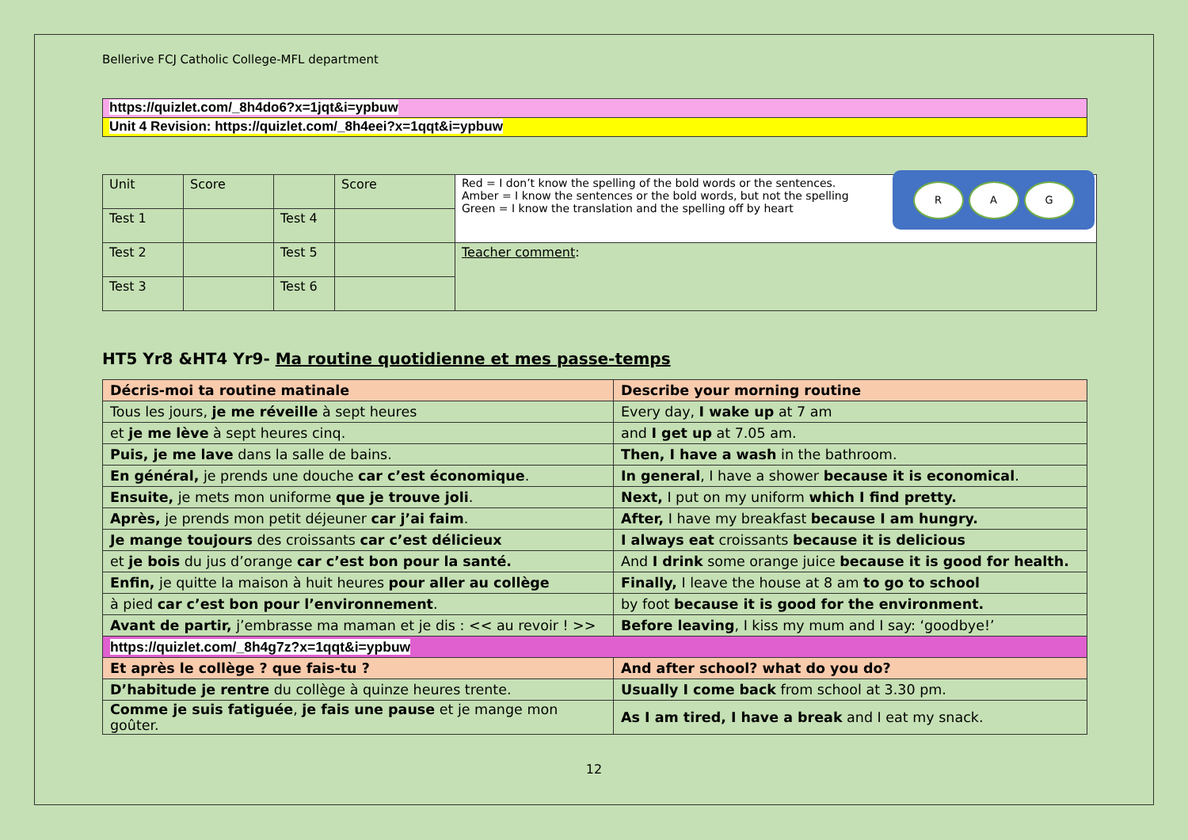Bellerive FCJ Catholic College-MFL department
https://quizlet.com/_8h4do6?x=1jqt&i=ypbuw
Unit 4 Revision: https://quizlet.com/_8h4eei?x=1qqt&i=ypbuw
| Unit | Score | | Score | R A G Red = I don’t know the spelling of the bold words or the sentences. Amber = I know the sentences or the bold words, but not the spelling Green = I know the translation and the spelling off by heart |
| Test 1 | | Test 4 | | |
| Test 2 | | Test 5 | | Teacher comment : |
| Test 3 | | Test 6 | | |
HT5 Yr8 &HT4 Yr9- Ma routine quotidienne et mes passe-temps
| Décris-moi ta routine matinale | Describe your morning routine |
| Tous les jours, je me réveille à sept heures | Every day, I wake up at 7 am |
| et je me lève à sept heures cinq. | and I get up at 7.05 am. |
| Puis, je me lave dans la salle de bains. | Then, I have a wash in the bathroom. |
| En général, je prends une douche car c’est économique . | In general , I have a shower because it is economical . |
| Ensuite, je mets mon uniforme que je trouve joli . | Next, I put on my uniform which I find pretty. |
| Après, je prends mon petit déjeuner car j’ai faim . | After, I have my breakfast because I am hungry. |
| Je mange toujours des croissants car c’est délicieux | I always eat croissants because it is delicious |
| et je bois du jus d’orange car c’est bon pour la santé. | And I drink some orange juice because it is good for health. |
| Enfin, je quitte la maison à huit heures pour aller au collège | Finally, I leave the house at 8 am to go to school |
| à pied car c’est bon pour l’environnement . | by foot because it is good for the environment. |
| Avant de partir, j’embrasse ma maman et je dis : << au revoir ! >> | Before leaving , I kiss my mum and I say: ‘goodbye!’ |
| https://quizlet.com/_8h4g7z?x=1qqt&i=ypbuw | |
| Et après le collège ? que fais-tu ? | And after school? what do you do? |
| D’habitude je rentre du collège à quinze heures trente. | Usually I come back from school at 3.30 pm. |
| Comme je suis fatiguée , je fais une pause et je mange mon goûter. | As I am tired, I have a break and I eat my snack. |
12